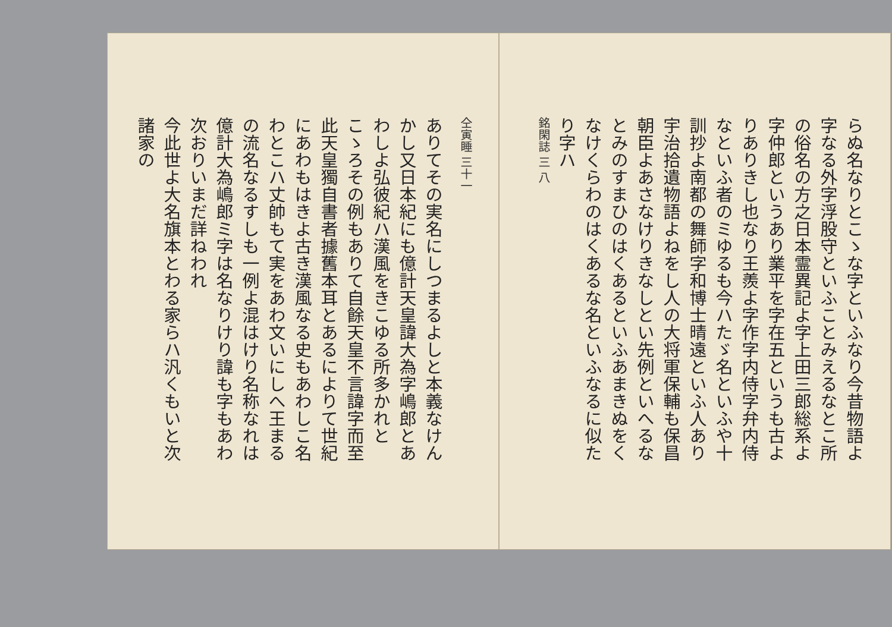ありてその実名にしつまるよしと本義なけんかし又日本紀にも億計天皇諱大為字嶋郎とあわしよ弘彼紀ハ漢風をきこゆる所多かれとこゝろその例もありて自餘天皇不言諱字而至此天皇獨自書者據舊本耳とあるによりて世紀にあわもはきよ古き漢風なる史もあわしこ名わとこハ丈帥もて実をあわ文いにしへ王まるの流名なるすしも一例よ混はけり名称なれは億計大為嶋郎ミ字は名なりけり諱も字もあわ次おりいまだ詳ねわれ
今此世よ大名旗本とわる家らハ汎くもいと次諸家の
仝寅睡 三十一
銘閑誌 三 八
らぬ名なりとこゝな字といふなり今昔物語よ字なる外字浮股守といふことみえるなとこ所の俗名の方之日本霊異記よ字上田三郎総系よ字仲郎というあり業平を字在五というも古よりありきし也なり王羨よ字作字内侍字弁内侍なといふ者のミゆるも今ハたゞ名といふや十訓抄よ南都の舞師字和博士晴遠といふ人あり宇治拾遺物語よねをし人の大将軍保輔も保昌朝臣よあさなけりきなしとい先例といへるなとみのすまひのはくあるといふあまきぬをくなけくらわのはくあるな名といふなるに似たり字ハ